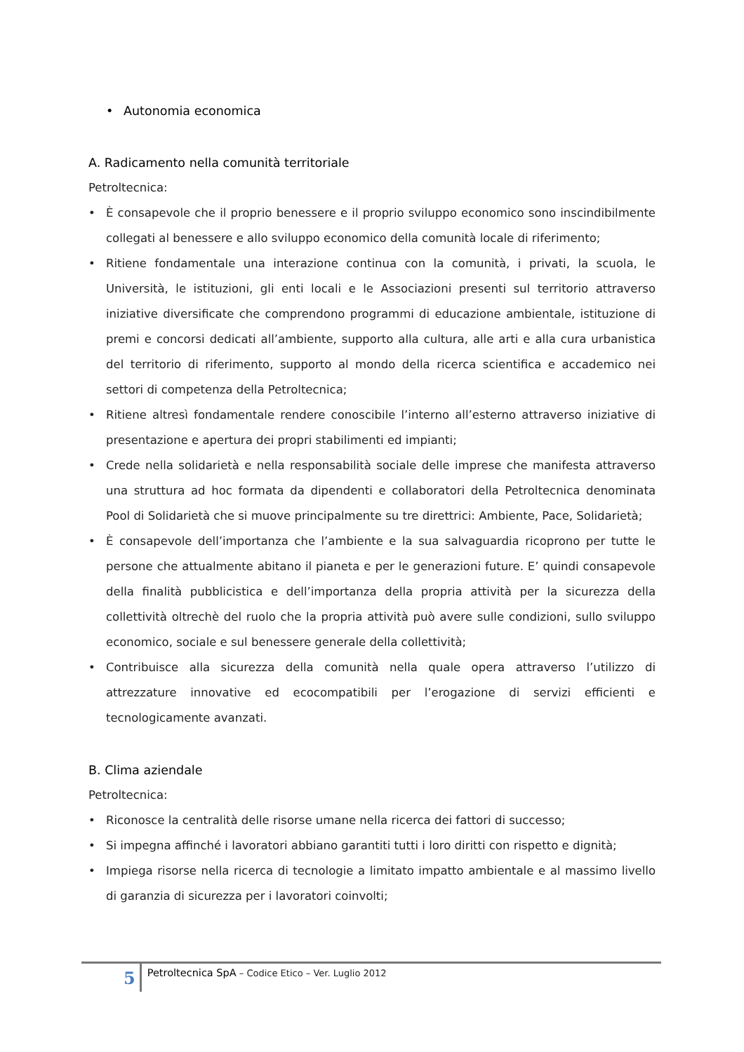• Autonomia economica
A. Radicamento nella comunità territoriale
Petroltecnica:
• È consapevole che il proprio benessere e il proprio sviluppo economico sono inscindibilmente collegati al benessere e allo sviluppo economico della comunità locale di riferimento;
• Ritiene fondamentale una interazione continua con la comunità, i privati, la scuola, le Università, le istituzioni, gli enti locali e le Associazioni presenti sul territorio attraverso iniziative diversificate che comprendono programmi di educazione ambientale, istituzione di premi e concorsi dedicati all’ambiente, supporto alla cultura, alle arti e alla cura urbanistica del territorio di riferimento, supporto al mondo della ricerca scientifica e accademico nei settori di competenza della Petroltecnica;
• Ritiene altresì fondamentale rendere conoscibile l’interno all’esterno attraverso iniziative di presentazione e apertura dei propri stabilimenti ed impianti;
• Crede nella solidarietà e nella responsabilità sociale delle imprese che manifesta attraverso una struttura ad hoc formata da dipendenti e collaboratori della Petroltecnica denominata Pool di Solidarietà che si muove principalmente su tre direttrici: Ambiente, Pace, Solidarietà;
• È consapevole dell’importanza che l’ambiente e la sua salvaguardia ricoprono per tutte le persone che attualmente abitano il pianeta e per le generazioni future. E’ quindi consapevole della finalità pubblicistica e dell’importanza della propria attività per la sicurezza della collettività oltrechè del ruolo che la propria attività può avere sulle condizioni, sullo sviluppo economico, sociale e sul benessere generale della collettività;
• Contribuisce alla sicurezza della comunità nella quale opera attraverso l’utilizzo di attrezzature innovative ed ecocompatibili per l’erogazione di servizi efficienti e tecnologicamente avanzati.
B. Clima aziendale
Petroltecnica:
• Riconosce la centralità delle risorse umane nella ricerca dei fattori di successo;
• Si impegna affinché i lavoratori abbiano garantiti tutti i loro diritti con rispetto e dignità;
• Impiega risorse nella ricerca di tecnologie a limitato impatto ambientale e al massimo livello di garanzia di sicurezza per i lavoratori coinvolti;
5
Petroltecnica SpA – Codice Etico – Ver. Luglio 2012